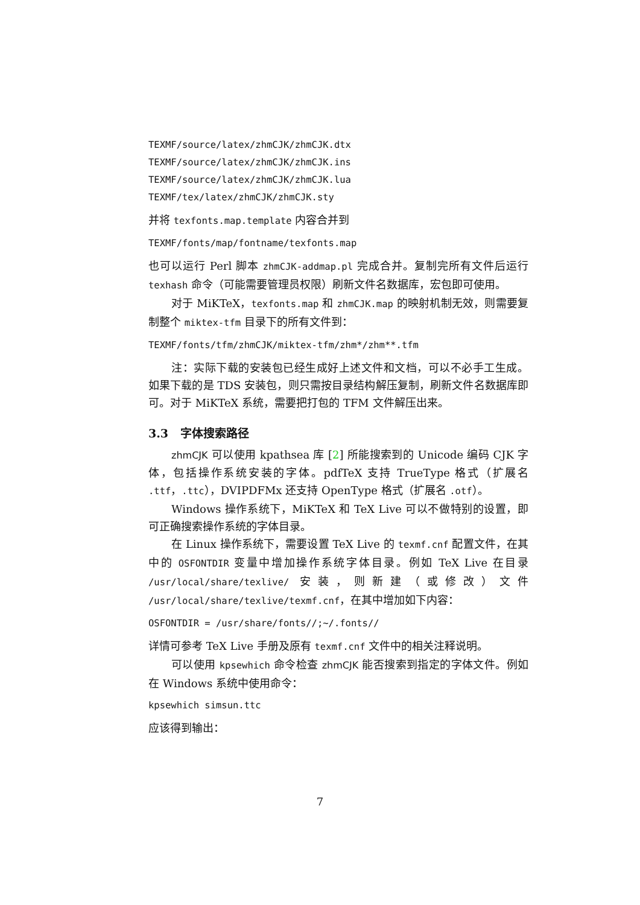TEXMF/source/latex/zhmCJK/zhmCJK.dtx
TEXMF/source/latex/zhmCJK/zhmCJK.ins
TEXMF/source/latex/zhmCJK/zhmCJK.lua
TEXMF/tex/latex/zhmCJK/zhmCJK.sty
并将 texfonts.map.template 内容合并到
TEXMF/fonts/map/fontname/texfonts.map
也可以运行 Perl 脚本 zhmCJK-addmap.pl 完成合并。复制完所有文件后运行 texhash 命令（可能需要管理员权限）刷新文件名数据库，宏包即可使用。
对于 MiKTeX，texfonts.map 和 zhmCJK.map 的映射机制无效，则需要复制整个 miktex-tfm 目录下的所有文件到：
TEXMF/fonts/tfm/zhmCJK/miktex-tfm/zhm*/zhm**.tfm
注：实际下载的安装包已经生成好上述文件和文档，可以不必手工生成。如果下载的是 TDS 安装包，则只需按目录结构解压复制，刷新文件名数据库即可。对于 MiKTeX 系统，需要把打包的 TFM 文件解压出来。
3.3 字体搜索路径
zhmCJK 可以使用 kpathsea 库 [2] 所能搜索到的 Unicode 编码 CJK 字体，包括操作系统安装的字体。pdfTeX 支持 TrueType 格式（扩展名 .ttf，.ttc），DVIPDFMx 还支持 OpenType 格式（扩展名 .otf）。
Windows 操作系统下，MiKTeX 和 TeX Live 可以不做特别的设置，即可正确搜索操作系统的字体目录。
在 Linux 操作系统下，需要设置 TeX Live 的 texmf.cnf 配置文件，在其中的 OSFONTDIR 变量中增加操作系统字体目录。例如 TeX Live 在目录 /usr/local/share/texlive/ 安装，则新建（或修改）文件 /usr/local/share/texlive/texmf.cnf，在其中增加如下内容：
OSFONTDIR = /usr/share/fonts//;~/.fonts//
详情可参考 TeX Live 手册及原有 texmf.cnf 文件中的相关注释说明。
可以使用 kpsewhich 命令检查 zhmCJK 能否搜索到指定的字体文件。例如在 Windows 系统中使用命令：
kpsewhich simsun.ttc
应该得到输出：
7